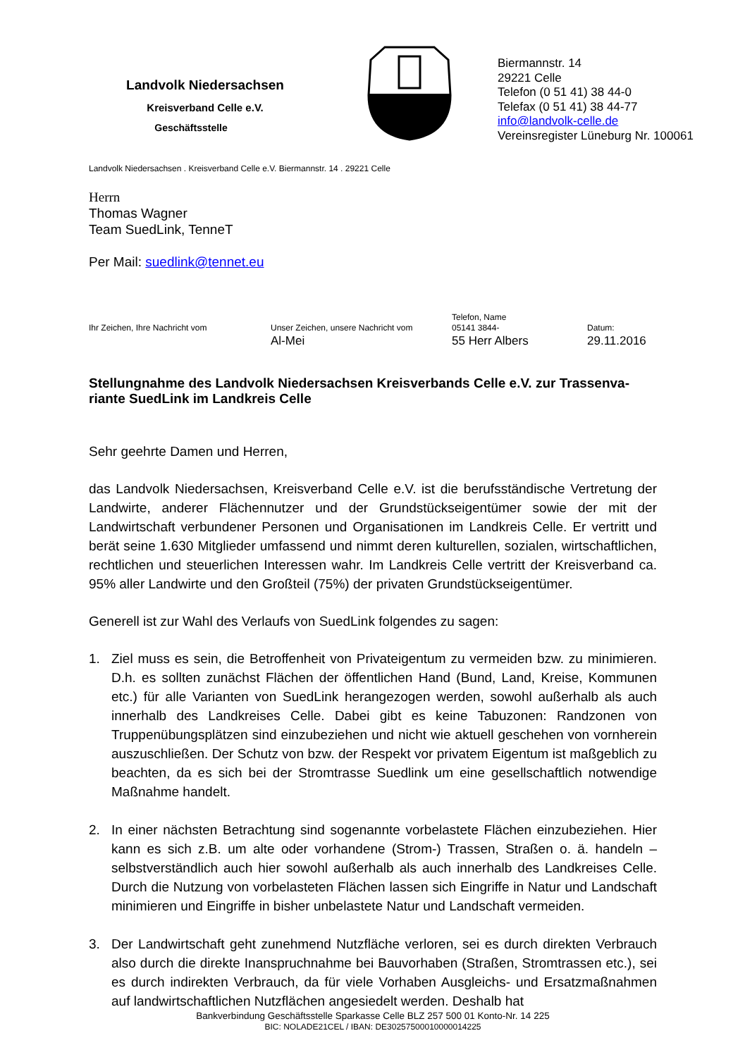Landvolk Niedersachsen
Kreisverband Celle e.V.
Geschäftsstelle
Biermannstr. 14
29221 Celle
Telefon (0 51 41) 38 44-0
Telefax (0 51 41) 38 44-77
info@landvolk-celle.de
Vereinsregister Lüneburg Nr. 100061
Landvolk Niedersachsen . Kreisverband Celle e.V. Biermannstr. 14 . 29221 Celle
Herrn
Thomas Wagner
Team SuedLink, TenneT
Per Mail: suedlink@tennet.eu
Ihr Zeichen, Ihre Nachricht vom
Unser Zeichen, unsere Nachricht vom
Al-Mei
Telefon, Name
05141 3844-
55 Herr Albers
Datum:
29.11.2016
Stellungnahme des Landvolk Niedersachsen Kreisverbands Celle e.V. zur Trassenva-riante SuedLink im Landkreis Celle
Sehr geehrte Damen und Herren,
das Landvolk Niedersachsen, Kreisverband Celle e.V. ist die berufsständische Vertretung der Landwirte, anderer Flächennutzer und der Grundstückseigentümer sowie der mit der Landwirtschaft verbundener Personen und Organisationen im Landkreis Celle. Er vertritt und berät seine 1.630 Mitglieder umfassend und nimmt deren kulturellen, sozialen, wirtschaftlichen, rechtlichen und steuerlichen Interessen wahr. Im Landkreis Celle vertritt der Kreisverband ca. 95% aller Landwirte und den Großteil (75%) der privaten Grundstückseigentümer.
Generell ist zur Wahl des Verlaufs von SuedLink folgendes zu sagen:
1. Ziel muss es sein, die Betroffenheit von Privateigentum zu vermeiden bzw. zu minimieren. D.h. es sollten zunächst Flächen der öffentlichen Hand (Bund, Land, Kreise, Kommunen etc.) für alle Varianten von SuedLink herangezogen werden, sowohl außerhalb als auch innerhalb des Landkreises Celle. Dabei gibt es keine Tabuzonen: Randzonen von Truppenübungsplätzen sind einzubeziehen und nicht wie aktuell geschehen von vornherein auszuschließen. Der Schutz von bzw. der Respekt vor privatem Eigentum ist maßgeblich zu beachten, da es sich bei der Stromtrasse Suedlink um eine gesellschaftlich notwendige Maßnahme handelt.
2. In einer nächsten Betrachtung sind sogenannte vorbelastete Flächen einzubeziehen. Hier kann es sich z.B. um alte oder vorhandene (Strom-) Trassen, Straßen o. ä. handeln – selbstverständlich auch hier sowohl außerhalb als auch innerhalb des Landkreises Celle. Durch die Nutzung von vorbelasteten Flächen lassen sich Eingriffe in Natur und Landschaft minimieren und Eingriffe in bisher unbelastete Natur und Landschaft vermeiden.
3. Der Landwirtschaft geht zunehmend Nutzfläche verloren, sei es durch direkten Verbrauch also durch die direkte Inanspruchnahme bei Bauvorhaben (Straßen, Stromtrassen etc.), sei es durch indirekten Verbrauch, da für viele Vorhaben Ausgleichs- und Ersatzmaßnahmen auf landwirtschaftlichen Nutzflächen angesiedelt werden. Deshalb hat
Bankverbindung Geschäftsstelle Sparkasse Celle BLZ 257 500 01 Konto-Nr. 14 225
BIC: NOLADE21CEL / IBAN: DE30257500010000014225